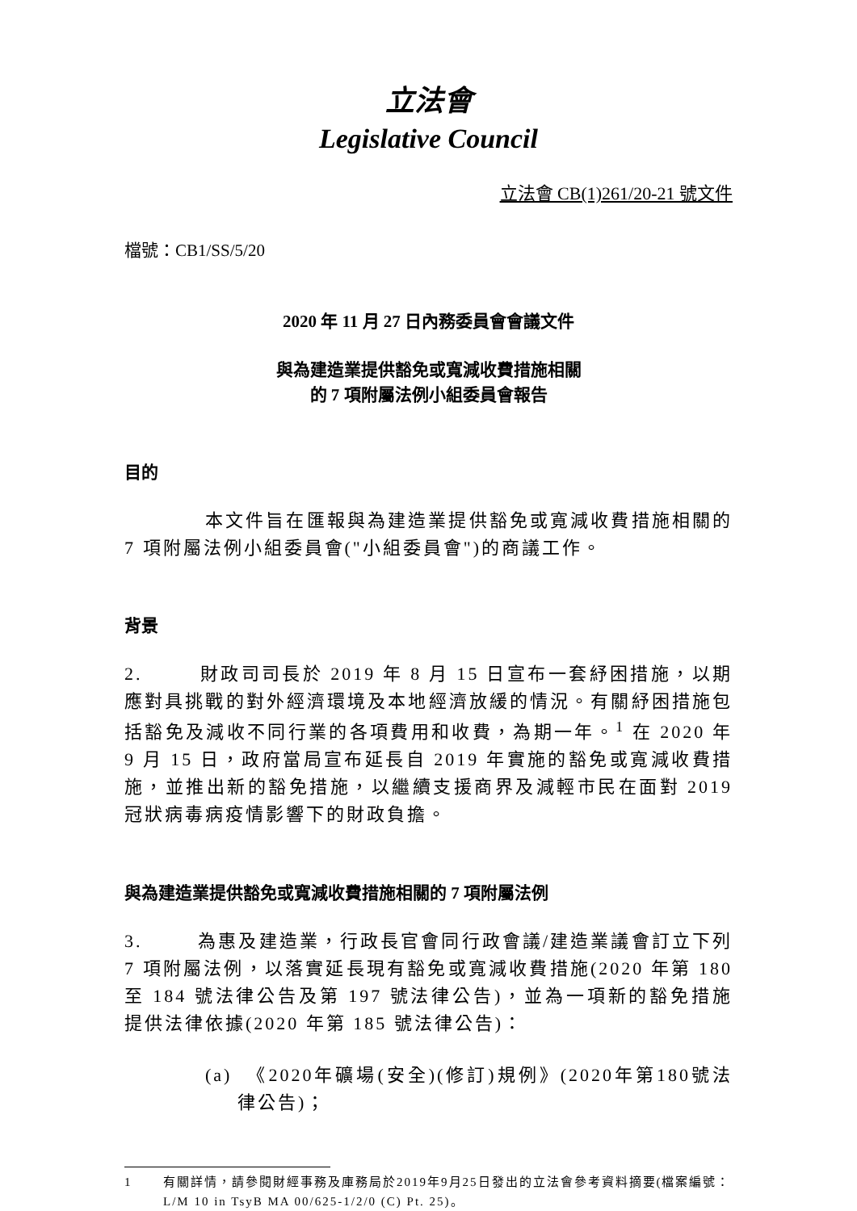立法會
Legislative Council
立法會 CB(1)261/20-21 號文件
檔號：CB1/SS/5/20
2020 年 11 月 27 日內務委員會會議文件
與為建造業提供豁免或寬減收費措施相關
的 7 項附屬法例小組委員會報告
目的
本文件旨在匯報與為建造業提供豁免或寬減收費措施相關的 7 項附屬法例小組委員會("小組委員會")的商議工作。
背景
2. 財政司司長於 2019 年 8 月 15 日宣布一套紓困措施，以期應對具挑戰的對外經濟環境及本地經濟放緩的情況。有關紓困措施包括豁免及減收不同行業的各項費用和收費，為期一年。<sup>1</sup> 在 2020 年 9 月 15 日，政府當局宣布延長自 2019 年實施的豁免或寬減收費措施，並推出新的豁免措施，以繼續支援商界及減輕市民在面對 2019 冠狀病毒病疫情影響下的財政負擔。
與為建造業提供豁免或寬減收費措施相關的 7 項附屬法例
3. 為惠及建造業，行政長官會同行政會議/建造業議會訂立下列 7 項附屬法例，以落實延長現有豁免或寬減收費措施(2020 年第 180 至 184 號法律公告及第 197 號法律公告)，並為一項新的豁免措施提供法律依據(2020 年第 185 號法律公告)：
(a) 《2020年礦場(安全)(修訂)規例》(2020年第180號法律公告)；
1 有關詳情，請參閱財經事務及庫務局於2019年9月25日發出的立法會參考資料摘要(檔案編號：L/M 10 in TsyB MA 00/625-1/2/0 (C) Pt. 25)。